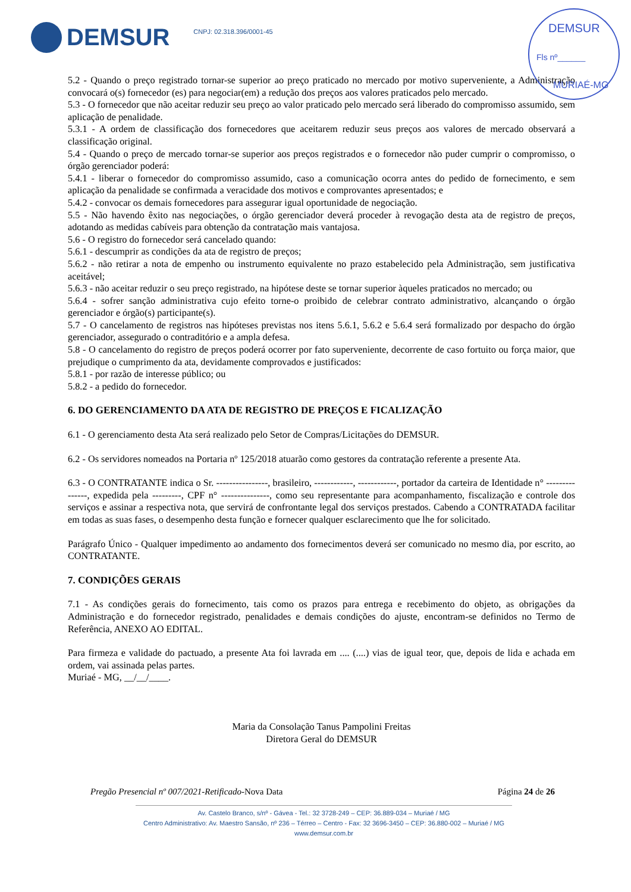DEMSUR
CNPJ: 02.318.396/0001-45
DEMSUR
Fls nº______
MURIAÉ-MG
5.2 - Quando o preço registrado tornar-se superior ao preço praticado no mercado por motivo superveniente, a Administração convocará o(s) fornecedor (es) para negociar(em) a redução dos preços aos valores praticados pelo mercado.
5.3 - O fornecedor que não aceitar reduzir seu preço ao valor praticado pelo mercado será liberado do compromisso assumido, sem aplicação de penalidade.
5.3.1 - A ordem de classificação dos fornecedores que aceitarem reduzir seus preços aos valores de mercado observará a classificação original.
5.4 - Quando o preço de mercado tornar-se superior aos preços registrados e o fornecedor não puder cumprir o compromisso, o órgão gerenciador poderá:
5.4.1 - liberar o fornecedor do compromisso assumido, caso a comunicação ocorra antes do pedido de fornecimento, e sem aplicação da penalidade se confirmada a veracidade dos motivos e comprovantes apresentados; e
5.4.2 - convocar os demais fornecedores para assegurar igual oportunidade de negociação.
5.5 - Não havendo êxito nas negociações, o órgão gerenciador deverá proceder à revogação desta ata de registro de preços, adotando as medidas cabíveis para obtenção da contratação mais vantajosa.
5.6 - O registro do fornecedor será cancelado quando:
5.6.1 - descumprir as condições da ata de registro de preços;
5.6.2 - não retirar a nota de empenho ou instrumento equivalente no prazo estabelecido pela Administração, sem justificativa aceitável;
5.6.3 - não aceitar reduzir o seu preço registrado, na hipótese deste se tornar superior àqueles praticados no mercado; ou
5.6.4 - sofrer sanção administrativa cujo efeito torne-o proibido de celebrar contrato administrativo, alcançando o órgão gerenciador e órgão(s) participante(s).
5.7 - O cancelamento de registros nas hipóteses previstas nos itens 5.6.1, 5.6.2 e 5.6.4 será formalizado por despacho do órgão gerenciador, assegurado o contraditório e a ampla defesa.
5.8 - O cancelamento do registro de preços poderá ocorrer por fato superveniente, decorrente de caso fortuito ou força maior, que prejudique o cumprimento da ata, devidamente comprovados e justificados:
5.8.1 - por razão de interesse público; ou
5.8.2 - a pedido do fornecedor.
6. DO GERENCIAMENTO DA ATA DE REGISTRO DE PREÇOS E FICALIZAÇÃO
6.1 - O gerenciamento desta Ata será realizado pelo Setor de Compras/Licitações do DEMSUR.
6.2 - Os servidores nomeados na Portaria nº 125/2018 atuarão como gestores da contratação referente a presente Ata.
6.3 - O CONTRATANTE indica o Sr. ----------------, brasileiro, ------------, ------------, portador da carteira de Identidade n° ---------------, expedida pela ---------, CPF n° ---------------, como seu representante para acompanhamento, fiscalização e controle dos serviços e assinar a respectiva nota, que servirá de confrontante legal dos serviços prestados. Cabendo a CONTRATADA facilitar em todas as suas fases, o desempenho desta função e fornecer qualquer esclarecimento que lhe for solicitado.
Parágrafo Único - Qualquer impedimento ao andamento dos fornecimentos deverá ser comunicado no mesmo dia, por escrito, ao CONTRATANTE.
7. CONDIÇÕES GERAIS
7.1 - As condições gerais do fornecimento, tais como os prazos para entrega e recebimento do objeto, as obrigações da Administração e do fornecedor registrado, penalidades e demais condições do ajuste, encontram-se definidos no Termo de Referência, ANEXO AO EDITAL.
Para firmeza e validade do pactuado, a presente Ata foi lavrada em .... (....) vias de igual teor, que, depois de lida e achada em ordem, vai assinada pelas partes.
Muriaé - MG, __/__/____.
Maria da Consolação Tanus Pampolini Freitas
Diretora Geral do DEMSUR
Pregão Presencial nº 007/2021-Retificado-Nova Data Página 24 de 26
Av. Castelo Branco, s/nº - Gávea - Tel.: 32 3728-249 – CEP: 36.889-034 – Muriaé / MG
Centro Administrativo: Av. Maestro Sansão, nº 236 – Térreo – Centro - Fax: 32 3696-3450 – CEP: 36.880-002 – Muriaé / MG
www.demsur.com.br